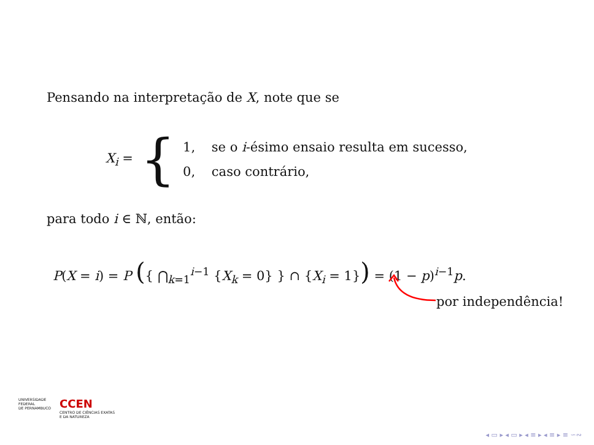Pensando na interpretação de X, note que se
X<sub>i</sub> = {
1, se o i-ésimo ensaio resulta em sucesso,
0, caso contrário,
para todo i ∈ ℕ, então:
P(X = i) = P ({ ⋂<sub>k=1</sub><sup>i−1</sup> {X<sub>k</sub> = 0} } ∩ {X<sub>i</sub> = 1}) = (1 − p)<sup>i−1</sup>p.
por independência!
UNIVERSIDADE
FEDERAL
DE PERNAMBUCO
CCEN
CENTRO DE CIÊNCIAS EXATAS
E DA NATUREZA
◂ ▭ ▸ ◂ ▭ ▸ ◂ ≡ ▸ ◂ ≡ ▸ ≡ ∽∾